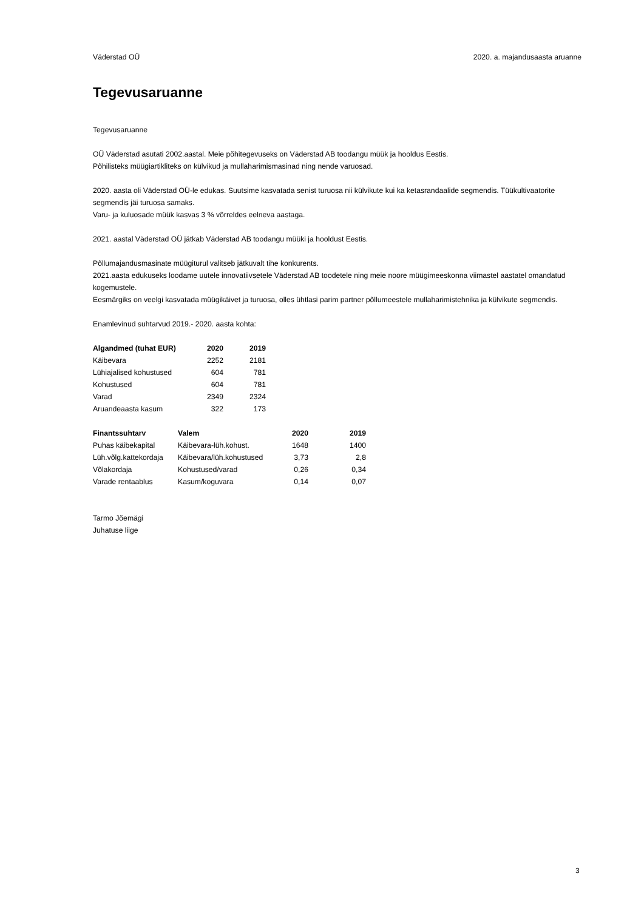Väderstad OÜ 2020. a. majandusaasta aruanne
Tegevusaruanne
Tegevusaruanne
OÜ Väderstad asutati 2002.aastal. Meie põhitegevuseks on Väderstad AB toodangu müük ja hooldus Eestis.
Põhilisteks müügiartikliteks on külvikud ja mullaharimismasinad ning nende varuosad.
2020. aasta oli Väderstad OÜ-le edukas. Suutsime kasvatada senist turuosa nii külvikute kui ka ketasrandaalide segmendis. Tüükultivaatorite segmendis jäi turuosa samaks.
Varu- ja kuluosade müük kasvas 3 % võrreldes eelneva aastaga.
2021. aastal Väderstad OÜ jätkab Väderstad AB toodangu müüki ja hooldust Eestis.
Põllumajandusmasinate müügiturul valitseb jätkuvalt tihe konkurents.
2021.aasta edukuseks loodame uutele innovatiivsetele Väderstad AB toodetele ning meie noore müügimeeskonna viimastel aastatel omandatud kogemustele.
Eesmärgiks on veelgi kasvatada müügikäivet ja turuosa, olles ühtlasi parim partner põllumeestele mullaharimistehnika ja külvikute segmendis.
Enamlevinud suhtarvud 2019.- 2020. aasta kohta:
| Algandmed (tuhat EUR) | 2020 | 2019 |
| --- | --- | --- |
| Käibevara | 2252 | 2181 |
| Lühiajalised kohustused | 604 | 781 |
| Kohustused | 604 | 781 |
| Varad | 2349 | 2324 |
| Aruandeaasta kasum | 322 | 173 |
| Finantssuhtarv | Valem | 2020 | 2019 |
| --- | --- | --- | --- |
| Puhas käibekapital | Käibevara-lüh.kohust. | 1648 | 1400 |
| Lüh.võlg.kattekordaja | Käibevara/lüh.kohustused | 3,73 | 2,8 |
| Võlakordaja | Kohustused/varad | 0,26 | 0,34 |
| Varade rentaablus | Kasum/koguvara | 0,14 | 0,07 |
Tarmo Jõemägi
Juhatuse liige
3